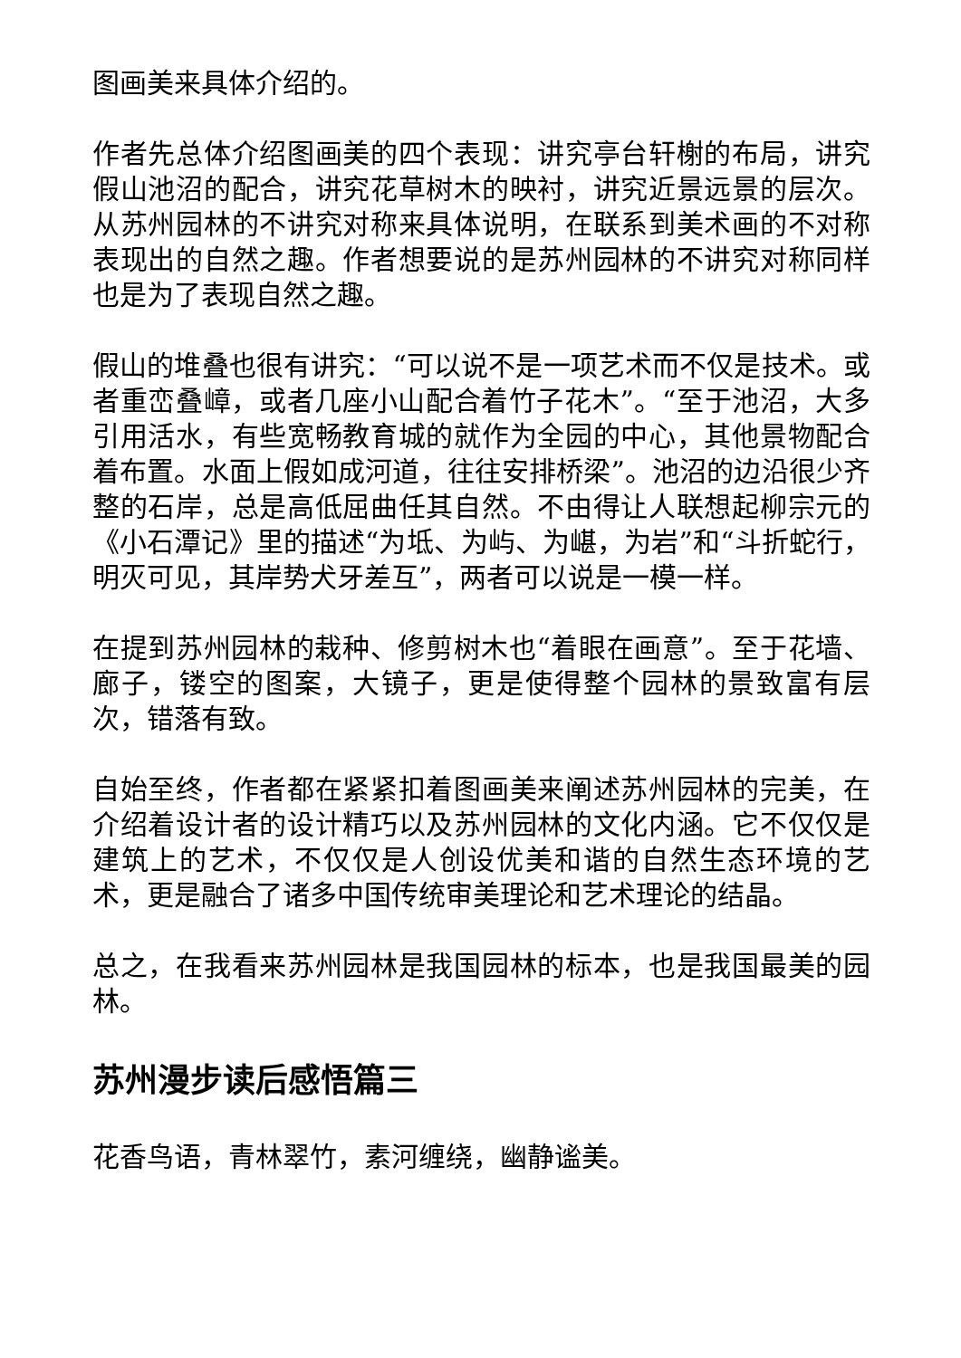图画美来具体介绍的。
作者先总体介绍图画美的四个表现：讲究亭台轩榭的布局，讲究假山池沼的配合，讲究花草树木的映衬，讲究近景远景的层次。从苏州园林的不讲究对称来具体说明，在联系到美术画的不对称表现出的自然之趣。作者想要说的是苏州园林的不讲究对称同样也是为了表现自然之趣。
假山的堆叠也很有讲究：“可以说不是一项艺术而不仅是技术。或者重峦叠嶂，或者几座小山配合着竹子花木”。“至于池沼，大多引用活水，有些宽畅教育城的就作为全园的中心，其他景物配合着布置。水面上假如成河道，往往安排桥梁”。池沼的边沿很少齐整的石岸，总是高低屈曲任其自然。不由得让人联想起柳宗元的《小石潭记》里的描述“为坻、为屿、为嵁，为岩”和“斗折蛇行，明灭可见，其岸势犬牙差互”，两者可以说是一模一样。
在提到苏州园林的栽种、修剪树木也“着眼在画意”。至于花墙、廊子，镂空的图案，大镜子，更是使得整个园林的景致富有层次，错落有致。
自始至终，作者都在紧紧扣着图画美来阐述苏州园林的完美，在介绍着设计者的设计精巧以及苏州园林的文化内涵。它不仅仅是建筑上的艺术，不仅仅是人创设优美和谐的自然生态环境的艺术，更是融合了诸多中国传统审美理论和艺术理论的结晶。
总之，在我看来苏州园林是我国园林的标本，也是我国最美的园林。
苏州漫步读后感悟篇三
花香鸟语，青林翠竹，素河缠绕，幽静谧美。